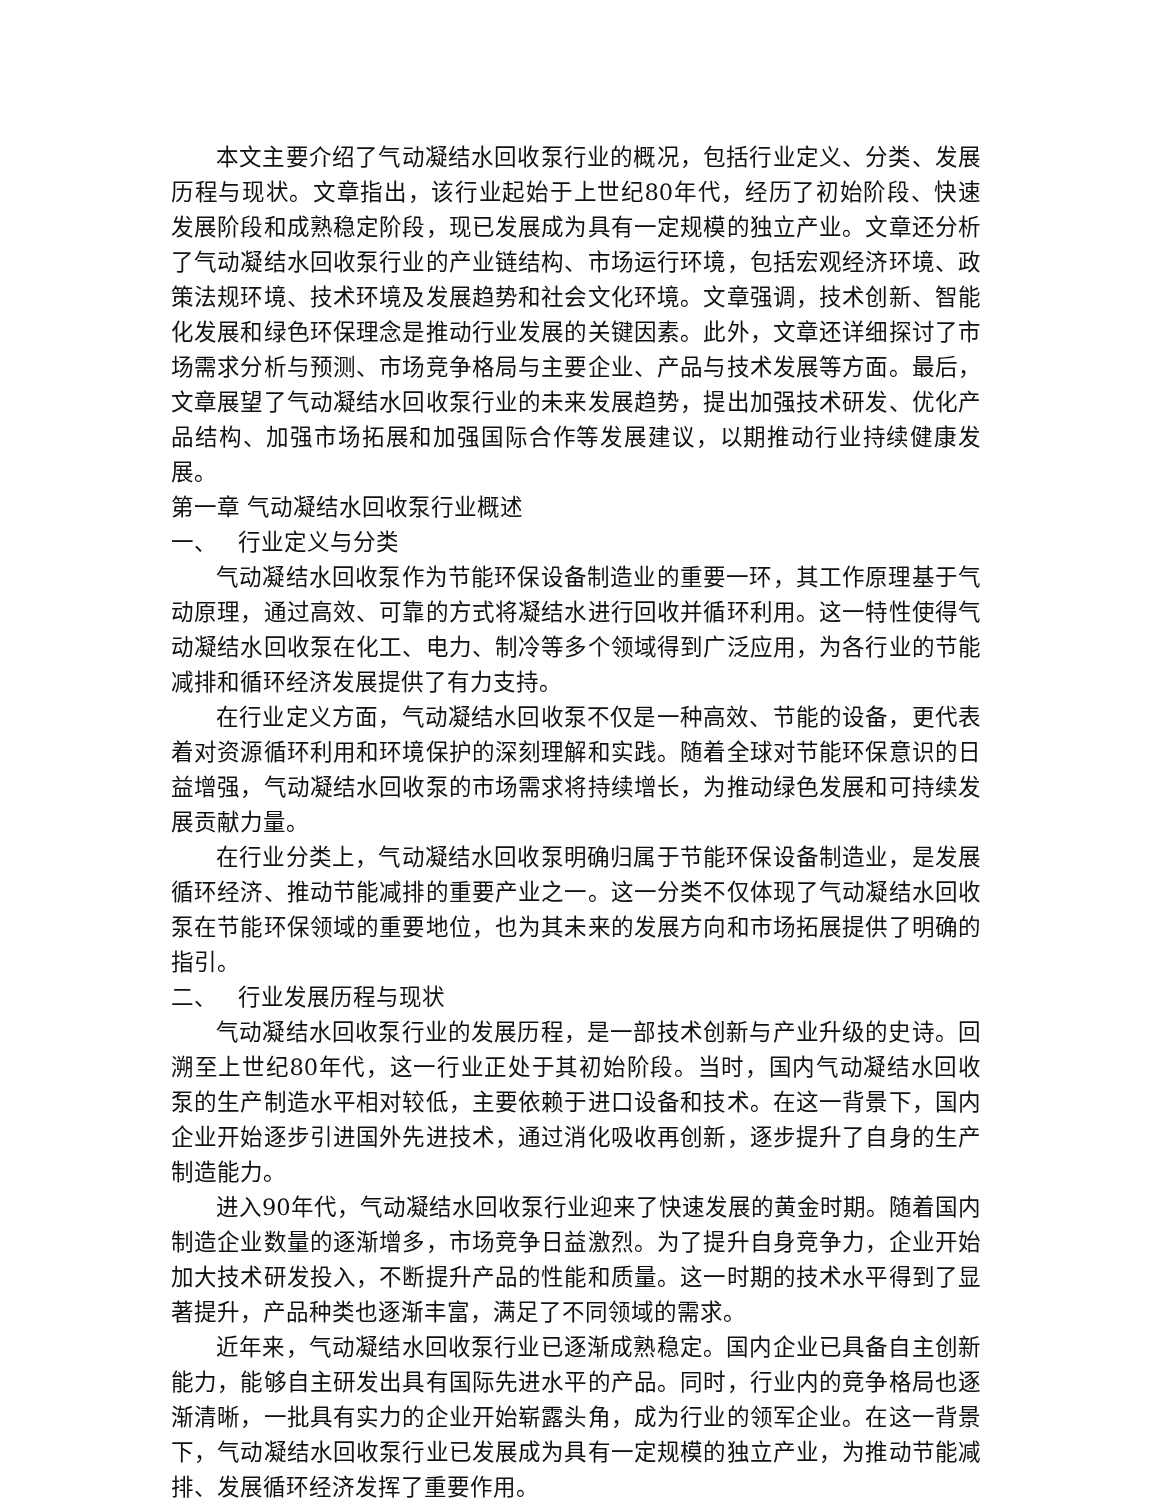本文主要介绍了气动凝结水回收泵行业的概况，包括行业定义、分类、发展历程与现状。文章指出，该行业起始于上世纪80年代，经历了初始阶段、快速发展阶段和成熟稳定阶段，现已发展成为具有一定规模的独立产业。文章还分析了气动凝结水回收泵行业的产业链结构、市场运行环境，包括宏观经济环境、政策法规环境、技术环境及发展趋势和社会文化环境。文章强调，技术创新、智能化发展和绿色环保理念是推动行业发展的关键因素。此外，文章还详细探讨了市场需求分析与预测、市场竞争格局与主要企业、产品与技术发展等方面。最后，文章展望了气动凝结水回收泵行业的未来发展趋势，提出加强技术研发、优化产品结构、加强市场拓展和加强国际合作等发展建议，以期推动行业持续健康发展。
第一章 气动凝结水回收泵行业概述
一、 行业定义与分类
气动凝结水回收泵作为节能环保设备制造业的重要一环，其工作原理基于气动原理，通过高效、可靠的方式将凝结水进行回收并循环利用。这一特性使得气动凝结水回收泵在化工、电力、制冷等多个领域得到广泛应用，为各行业的节能减排和循环经济发展提供了有力支持。
在行业定义方面，气动凝结水回收泵不仅是一种高效、节能的设备，更代表着对资源循环利用和环境保护的深刻理解和实践。随着全球对节能环保意识的日益增强，气动凝结水回收泵的市场需求将持续增长，为推动绿色发展和可持续发展贡献力量。
在行业分类上，气动凝结水回收泵明确归属于节能环保设备制造业，是发展循环经济、推动节能减排的重要产业之一。这一分类不仅体现了气动凝结水回收泵在节能环保领域的重要地位，也为其未来的发展方向和市场拓展提供了明确的指引。
二、 行业发展历程与现状
气动凝结水回收泵行业的发展历程，是一部技术创新与产业升级的史诗。回溯至上世纪80年代，这一行业正处于其初始阶段。当时，国内气动凝结水回收泵的生产制造水平相对较低，主要依赖于进口设备和技术。在这一背景下，国内企业开始逐步引进国外先进技术，通过消化吸收再创新，逐步提升了自身的生产制造能力。
进入90年代，气动凝结水回收泵行业迎来了快速发展的黄金时期。随着国内制造企业数量的逐渐增多，市场竞争日益激烈。为了提升自身竞争力，企业开始加大技术研发投入，不断提升产品的性能和质量。这一时期的技术水平得到了显著提升，产品种类也逐渐丰富，满足了不同领域的需求。
近年来，气动凝结水回收泵行业已逐渐成熟稳定。国内企业已具备自主创新能力，能够自主研发出具有国际先进水平的产品。同时，行业内的竞争格局也逐渐清晰，一批具有实力的企业开始崭露头角，成为行业的领军企业。在这一背景下，气动凝结水回收泵行业已发展成为具有一定规模的独立产业，为推动节能减排、发展循环经济发挥了重要作用。